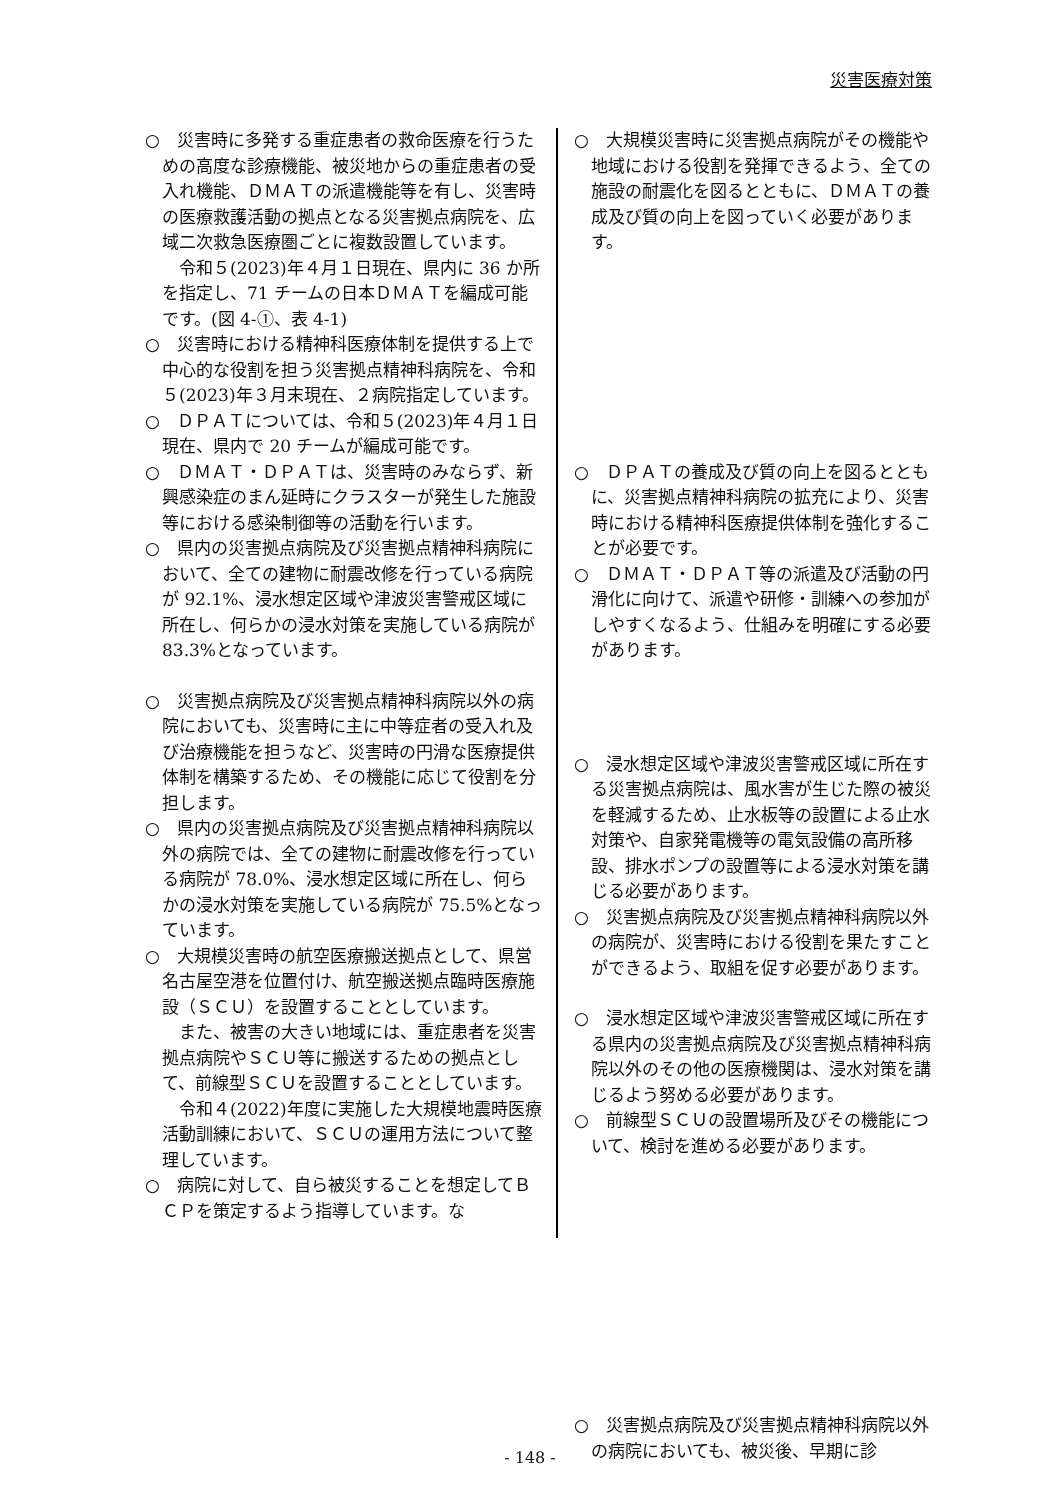災害医療対策
○　災害時に多発する重症患者の救命医療を行うための高度な診療機能、被災地からの重症患者の受入れ機能、ＤＭＡＴの派遣機能等を有し、災害時の医療救護活動の拠点となる災害拠点病院を、広域二次救急医療圏ごとに複数設置しています。
令和５(2023)年４月１日現在、県内に 36 か所を指定し、71 チームの日本ＤＭＡＴを編成可能です。(図 4-①、表 4-1)
○　災害時における精神科医療体制を提供する上で中心的な役割を担う災害拠点精神科病院を、令和５(2023)年３月末現在、２病院指定しています。
○　ＤＰＡＴについては、令和５(2023)年４月１日現在、県内で 20 チームが編成可能です。
○　ＤＭＡＴ・ＤＰＡＴは、災害時のみならず、新興感染症のまん延時にクラスターが発生した施設等における感染制御等の活動を行います。
○　県内の災害拠点病院及び災害拠点精神科病院において、全ての建物に耐震改修を行っている病院が 92.1%、浸水想定区域や津波災害警戒区域に所在し、何らかの浸水対策を実施している病院が 83.3%となっています。
○　災害拠点病院及び災害拠点精神科病院以外の病院においても、災害時に主に中等症者の受入れ及び治療機能を担うなど、災害時の円滑な医療提供体制を構築するため、その機能に応じて役割を分担します。
○　県内の災害拠点病院及び災害拠点精神科病院以外の病院では、全ての建物に耐震改修を行っている病院が 78.0%、浸水想定区域に所在し、何らかの浸水対策を実施している病院が 75.5%となっています。
○　大規模災害時の航空医療搬送拠点として、県営名古屋空港を位置付け、航空搬送拠点臨時医療施設（ＳＣＵ）を設置することとしています。
また、被害の大きい地域には、重症患者を災害拠点病院やＳＣＵ等に搬送するための拠点として、前線型ＳＣＵを設置することとしています。
令和４(2022)年度に実施した大規模地震時医療活動訓練において、ＳＣＵの運用方法について整理しています。
○　病院に対して、自ら被災することを想定してＢＣＰを策定するよう指導しています。な
○　大規模災害時に災害拠点病院がその機能や地域における役割を発揮できるよう、全ての施設の耐震化を図るとともに、ＤＭＡＴの養成及び質の向上を図っていく必要があります。
○　ＤＰＡＴの養成及び質の向上を図るとともに、災害拠点精神科病院の拡充により、災害時における精神科医療提供体制を強化することが必要です。
○　ＤＭＡＴ・ＤＰＡＴ等の派遣及び活動の円滑化に向けて、派遣や研修・訓練への参加がしやすくなるよう、仕組みを明確にする必要があります。
○　浸水想定区域や津波災害警戒区域に所在する災害拠点病院は、風水害が生じた際の被災を軽減するため、止水板等の設置による止水対策や、自家発電機等の電気設備の高所移設、排水ポンプの設置等による浸水対策を講じる必要があります。
○　災害拠点病院及び災害拠点精神科病院以外の病院が、災害時における役割を果たすことができるよう、取組を促す必要があります。
○　浸水想定区域や津波災害警戒区域に所在する県内の災害拠点病院及び災害拠点精神科病院以外のその他の医療機関は、浸水対策を講じるよう努める必要があります。
○　前線型ＳＣＵの設置場所及びその機能について、検討を進める必要があります。
○　災害拠点病院及び災害拠点精神科病院以外の病院においても、被災後、早期に診
- 148 -